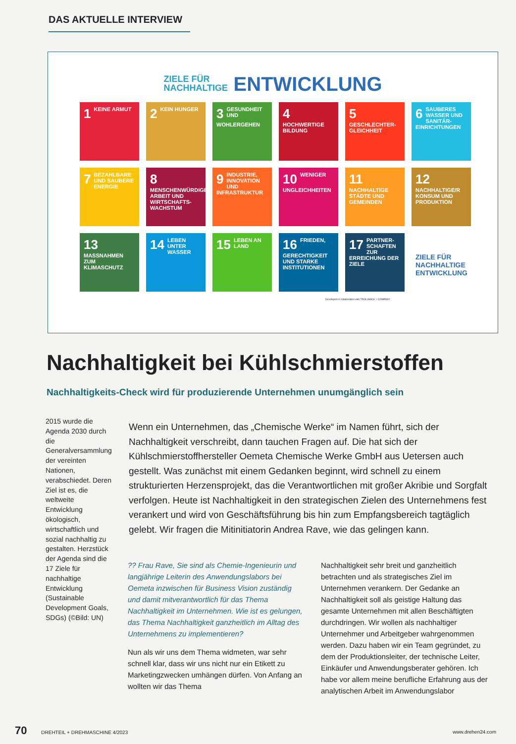DAS AKTUELLE INTERVIEW
ZIELE FÜR NACHHALTIGE ENTWICKLUNG
1 KEINE ARMUT
2 KEIN HUNGER
3 GESUNDHEIT UND WOHLERGEHEN
4 HOCHWERTIGE BILDUNG
5 GESCHLECHTER-GLEICHHEIT
6 SAUBERES WASSER UND SANITÄR-EINRICHTUNGEN
7 BEZAHLBARE UND SAUBERE ENERGIE
8 MENSCHENWÜRDIGE ARBEIT UND WIRTSCHAFTS-WACHSTUM
9 INDUSTRIE, INNOVATION UND INFRASTRUKTUR
10 WENIGER UNGLEICHHEITEN
11 NACHHALTIGE STÄDTE UND GEMEINDEN
12 NACHHALTIGE/R KONSUM UND PRODUKTION
13 MASSNAHMEN ZUM KLIMASCHUTZ
14 LEBEN UNTER WASSER
15 LEBEN AN LAND
16 FRIEDEN, GERECHTIGKEIT UND STARKE INSTITUTIONEN
17 PARTNER-SCHAFTEN ZUR ERREICHUNG DER ZIELE
ZIELE FÜR NACHHALTIGE ENTWICKLUNG
Developed in collaboration with TROLLBÄCK + COMPANY
Nachhaltigkeit bei Kühlschmierstoffen
Nachhaltigkeits-Check wird für produzierende Unternehmen unumgänglich sein
2015 wurde die Agenda 2030 durch die Generalversammlung der vereinten Nationen, verabschiedet. Deren Ziel ist es, die weltweite Entwicklung ökologisch, wirtschaftlich und sozial nachhaltig zu gestalten. Herzstück der Agenda sind die 17 Ziele für nachhaltige Entwicklung (Sustainable Development Goals, SDGs) (©Bild: UN)
Wenn ein Unternehmen, das „Chemische Werke“ im Namen führt, sich der Nachhaltigkeit verschreibt, dann tauchen Fragen auf. Die hat sich der Kühlschmierstoffhersteller Oemeta Chemische Werke GmbH aus Uetersen auch gestellt. Was zunächst mit einem Gedanken beginnt, wird schnell zu einem strukturierten Herzensprojekt, das die Verantwortlichen mit großer Akribie und Sorgfalt verfolgen. Heute ist Nachhaltigkeit in den strategischen Zielen des Unternehmens fest verankert und wird von Geschäftsführung bis hin zum Empfangsbereich tagtäglich gelebt. Wir fragen die Mitinitiatorin Andrea Rave, wie das gelingen kann.
?? Frau Rave, Sie sind als Chemie-Ingenieurin und langjährige Leiterin des Anwendungslabors bei Oemeta inzwischen für Business Vision zuständig und damit mitverantwortlich für das Thema Nachhaltigkeit im Unternehmen. Wie ist es gelungen, das Thema Nachhaltigkeit ganzheitlich im Alltag des Unternehmens zu implementieren?
Nun als wir uns dem Thema widmeten, war sehr schnell klar, dass wir uns nicht nur ein Etikett zu Marketingzwecken umhängen dürfen. Von Anfang an wollten wir das Thema
Nachhaltigkeit sehr breit und ganzheitlich betrachten und als strategisches Ziel im Unternehmen verankern. Der Gedanke an Nachhaltigkeit soll als geistige Haltung das gesamte Unternehmen mit allen Beschäftigten durchdringen. Wir wollen als nachhaltiger Unternehmer und Arbeitgeber wahrgenommen werden. Dazu haben wir ein Team gegründet, zu dem der Produktionsleiter, der technische Leiter, Einkäufer und Anwendungsberater gehören. Ich habe vor allem meine berufliche Erfahrung aus der analytischen Arbeit im Anwendungslabor
70 DREHTEIL + DREHMASCHINE 4/2023 www.drehen24.com